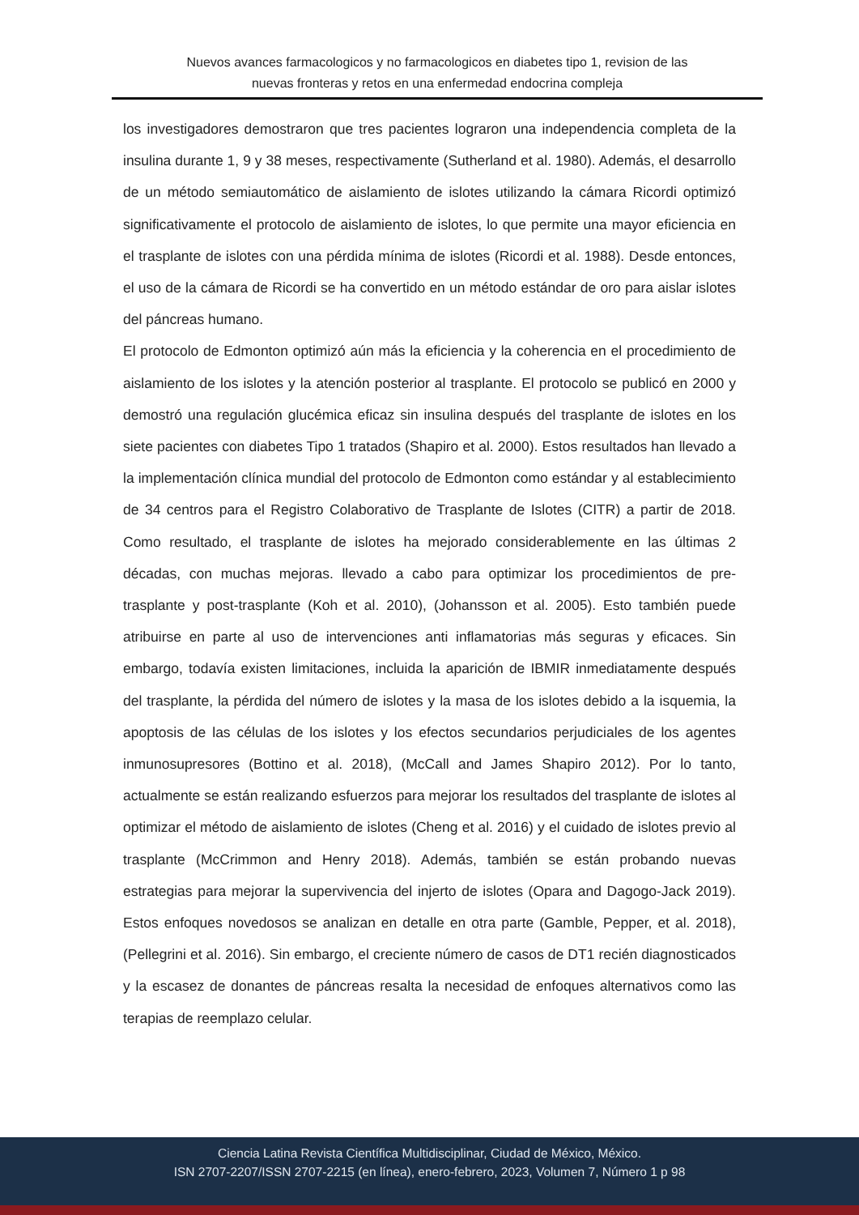Nuevos avances farmacologicos y no farmacologicos en diabetes tipo 1, revision de las
nuevas fronteras y retos en una enfermedad endocrina compleja
los investigadores demostraron que tres pacientes lograron una independencia completa de la insulina durante 1, 9 y 38 meses, respectivamente (Sutherland et al. 1980). Además, el desarrollo de un método semiautomático de aislamiento de islotes utilizando la cámara Ricordi optimizó significativamente el protocolo de aislamiento de islotes, lo que permite una mayor eficiencia en el trasplante de islotes con una pérdida mínima de islotes (Ricordi et al. 1988). Desde entonces, el uso de la cámara de Ricordi se ha convertido en un método estándar de oro para aislar islotes del páncreas humano.
El protocolo de Edmonton optimizó aún más la eficiencia y la coherencia en el procedimiento de aislamiento de los islotes y la atención posterior al trasplante. El protocolo se publicó en 2000 y demostró una regulación glucémica eficaz sin insulina después del trasplante de islotes en los siete pacientes con diabetes Tipo 1 tratados (Shapiro et al. 2000). Estos resultados han llevado a la implementación clínica mundial del protocolo de Edmonton como estándar y al establecimiento de 34 centros para el Registro Colaborativo de Trasplante de Islotes (CITR) a partir de 2018. Como resultado, el trasplante de islotes ha mejorado considerablemente en las últimas 2 décadas, con muchas mejoras. llevado a cabo para optimizar los procedimientos de pre-trasplante y post-trasplante (Koh et al. 2010), (Johansson et al. 2005). Esto también puede atribuirse en parte al uso de intervenciones anti inflamatorias más seguras y eficaces. Sin embargo, todavía existen limitaciones, incluida la aparición de IBMIR inmediatamente después del trasplante, la pérdida del número de islotes y la masa de los islotes debido a la isquemia, la apoptosis de las células de los islotes y los efectos secundarios perjudiciales de los agentes inmunosupresores (Bottino et al. 2018), (McCall and James Shapiro 2012). Por lo tanto, actualmente se están realizando esfuerzos para mejorar los resultados del trasplante de islotes al optimizar el método de aislamiento de islotes (Cheng et al. 2016) y el cuidado de islotes previo al trasplante (McCrimmon and Henry 2018). Además, también se están probando nuevas estrategias para mejorar la supervivencia del injerto de islotes (Opara and Dagogo-Jack 2019). Estos enfoques novedosos se analizan en detalle en otra parte (Gamble, Pepper, et al. 2018), (Pellegrini et al. 2016). Sin embargo, el creciente número de casos de DT1 recién diagnosticados y la escasez de donantes de páncreas resalta la necesidad de enfoques alternativos como las terapias de reemplazo celular.
Ciencia Latina Revista Científica Multidisciplinar, Ciudad de México, México.
ISN 2707-2207/ISSN 2707-2215 (en línea), enero-febrero, 2023, Volumen 7, Número 1 p 98